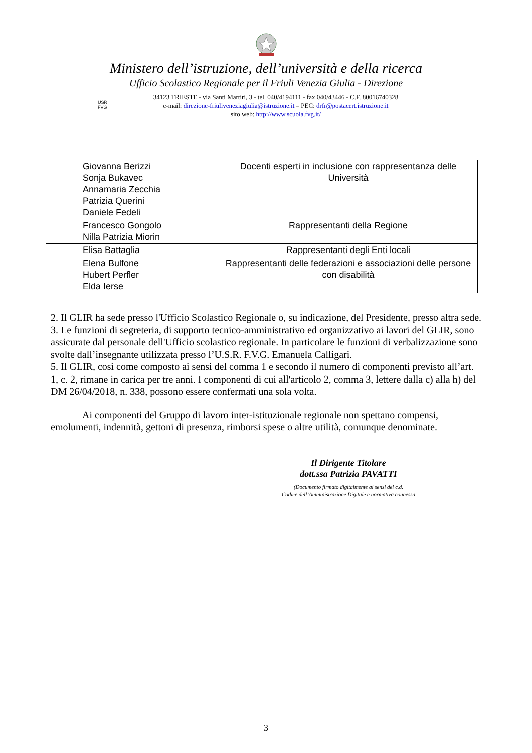Ministero dell’istruzione, dell’università e della ricerca
Ufficio Scolastico Regionale per il Friuli Venezia Giulia - Direzione
USR
FVG
34123 TRIESTE - via Santi Martiri, 3 - tel. 040/4194111 - fax 040/43446 - C.F. 80016740328
e-mail: direzione-friuliveneziagiulia@istruzione.it – PEC: drfr@postacert.istruzione.it
sito web: http://www.scuola.fvg.it/
| Giovanna Berizzi Sonja Bukavec Annamaria Zecchia Patrizia Querini Daniele Fedeli | Docenti esperti in inclusione con rappresentanza delle Università |
| Francesco Gongolo Nilla Patrizia Miorin | Rappresentanti della Regione |
| Elisa Battaglia | Rappresentanti degli Enti locali |
| Elena Bulfone Hubert Perfler Elda Ierse | Rappresentanti delle federazioni e associazioni delle persone con disabilità |
2. Il GLIR ha sede presso l'Ufficio Scolastico Regionale o, su indicazione, del Presidente, presso altra sede.
3. Le funzioni di segreteria, di supporto tecnico-amministrativo ed organizzativo ai lavori del GLIR, sono assicurate dal personale dell'Ufficio scolastico regionale. In particolare le funzioni di verbalizzazione sono svolte dall’insegnante utilizzata presso l’U.S.R. F.V.G. Emanuela Calligari.
5. Il GLIR, così come composto ai sensi del comma 1 e secondo il numero di componenti previsto all’art. 1, c. 2, rimane in carica per tre anni. I componenti di cui all'articolo 2, comma 3, lettere dalla c) alla h) del DM 26/04/2018, n. 338, possono essere confermati una sola volta.
Ai componenti del Gruppo di lavoro inter-istituzionale regionale non spettano compensi, emolumenti, indennità, gettoni di presenza, rimborsi spese o altre utilità, comunque denominate.
Il Dirigente Titolare
dott.ssa Patrizia PAVATTI
(Documento firmato digitalmente ai sensi del c.d.
Codice dell’Amministrazione Digitale e normativa connessa
3